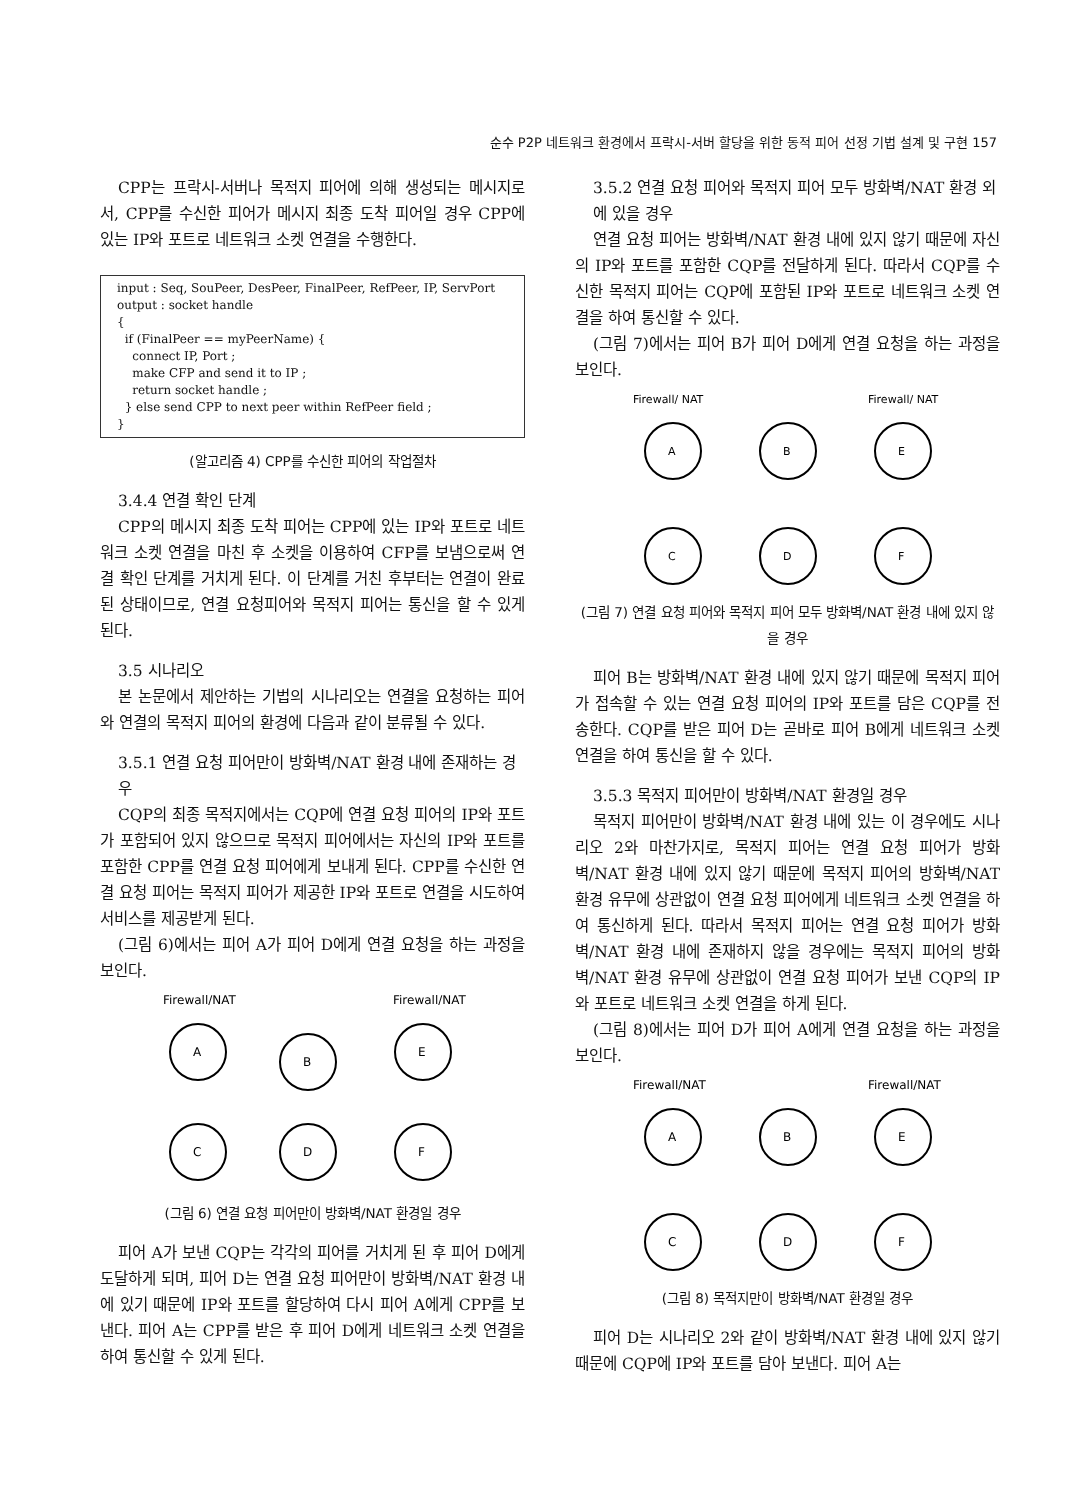순수 P2P 네트워크 환경에서 프락시-서버 할당을 위한 동적 피어 선정 기법 설계 및 구현 157
CPP는 프락시-서버나 목적지 피어에 의해 생성되는 메시지로서, CPP를 수신한 피어가 메시지 최종 도착 피어일 경우 CPP에 있는 IP와 포트로 네트워크 소켓 연결을 수행한다.
input : Seq, SouPeer, DesPeer, FinalPeer, RefPeer, IP, ServPort
output : socket handle
{
if (FinalPeer == myPeerName) {
connect IP, Port ;
make CFP and send it to IP ;
return socket handle ;
} else send CPP to next peer within RefPeer field ;
}
(알고리즘 4) CPP를 수신한 피어의 작업절차
3.4.4 연결 확인 단계
CPP의 메시지 최종 도착 피어는 CPP에 있는 IP와 포트로 네트워크 소켓 연결을 마친 후 소켓을 이용하여 CFP를 보냄으로써 연결 확인 단계를 거치게 된다. 이 단계를 거친 후부터는 연결이 완료된 상태이므로, 연결 요청피어와 목적지 피어는 통신을 할 수 있게 된다.
3.5 시나리오
본 논문에서 제안하는 기법의 시나리오는 연결을 요청하는 피어와 연결의 목적지 피어의 환경에 다음과 같이 분류될 수 있다.
3.5.1 연결 요청 피어만이 방화벽/NAT 환경 내에 존재하는 경우
CQP의 최종 목적지에서는 CQP에 연결 요청 피어의 IP와 포트가 포함되어 있지 않으므로 목적지 피어에서는 자신의 IP와 포트를 포함한 CPP를 연결 요청 피어에게 보내게 된다. CPP를 수신한 연결 요청 피어는 목적지 피어가 제공한 IP와 포트로 연결을 시도하여 서비스를 제공받게 된다.
(그림 6)에서는 피어 A가 피어 D에게 연결 요청을 하는 과정을 보인다.
Firewall/NAT
Firewall/NAT
A
B
E
C
D
F
(그림 6) 연결 요청 피어만이 방화벽/NAT 환경일 경우
피어 A가 보낸 CQP는 각각의 피어를 거치게 된 후 피어 D에게 도달하게 되며, 피어 D는 연결 요청 피어만이 방화벽/NAT 환경 내에 있기 때문에 IP와 포트를 할당하여 다시 피어 A에게 CPP를 보낸다. 피어 A는 CPP를 받은 후 피어 D에게 네트워크 소켓 연결을 하여 통신할 수 있게 된다.
3.5.2 연결 요청 피어와 목적지 피어 모두 방화벽/NAT 환경 외에 있을 경우
연결 요청 피어는 방화벽/NAT 환경 내에 있지 않기 때문에 자신의 IP와 포트를 포함한 CQP를 전달하게 된다. 따라서 CQP를 수신한 목적지 피어는 CQP에 포함된 IP와 포트로 네트워크 소켓 연결을 하여 통신할 수 있다.
(그림 7)에서는 피어 B가 피어 D에게 연결 요청을 하는 과정을 보인다.
Firewall/ NAT
Firewall/ NAT
A
B
E
C
D
F
(그림 7) 연결 요청 피어와 목적지 피어 모두 방화벽/NAT 환경 내에 있지 않을 경우
피어 B는 방화벽/NAT 환경 내에 있지 않기 때문에 목적지 피어가 접속할 수 있는 연결 요청 피어의 IP와 포트를 담은 CQP를 전송한다. CQP를 받은 피어 D는 곧바로 피어 B에게 네트워크 소켓 연결을 하여 통신을 할 수 있다.
3.5.3 목적지 피어만이 방화벽/NAT 환경일 경우
목적지 피어만이 방화벽/NAT 환경 내에 있는 이 경우에도 시나리오 2와 마찬가지로, 목적지 피어는 연결 요청 피어가 방화벽/NAT 환경 내에 있지 않기 때문에 목적지 피어의 방화벽/NAT 환경 유무에 상관없이 연결 요청 피어에게 네트워크 소켓 연결을 하여 통신하게 된다. 따라서 목적지 피어는 연결 요청 피어가 방화벽/NAT 환경 내에 존재하지 않을 경우에는 목적지 피어의 방화벽/NAT 환경 유무에 상관없이 연결 요청 피어가 보낸 CQP의 IP와 포트로 네트워크 소켓 연결을 하게 된다.
(그림 8)에서는 피어 D가 피어 A에게 연결 요청을 하는 과정을 보인다.
Firewall/NAT
Firewall/NAT
A
B
E
C
D
F
(그림 8) 목적지만이 방화벽/NAT 환경일 경우
피어 D는 시나리오 2와 같이 방화벽/NAT 환경 내에 있지 않기 때문에 CQP에 IP와 포트를 담아 보낸다. 피어 A는